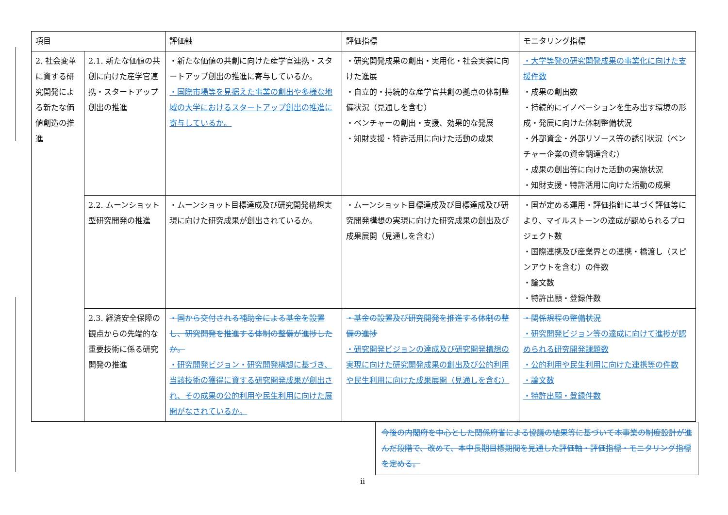| 項目 | | 評価軸 | 評価指標 | モニタリング指標 |
| --- | --- | --- | --- | --- |
| 2. 社会変革に資する研究開発による新たな価値創造の推進 | 2.1. 新たな価値の共創に向けた産学官連携・スタートアップ創出の推進 | ・新たな価値の共創に向けた産学官連携・スタートアップ創出の推進に寄与しているか。 ・国際市場等を見据えた事業の創出や多様な地域の大学におけるスタートアップ創出の推進に寄与しているか。 | ・研究開発成果の創出・実用化・社会実装に向けた進展 ・自立的・持続的な産学官共創の拠点の体制整備状況（見通しを含む） ・ベンチャーの創出・支援、効果的な発展 ・知財支援・特許活用に向けた活動の成果 | ・大学等発の研究開発成果の事業化に向けた支援件数 ・成果の創出数 ・持続的にイノベーションを生み出す環境の形成・発展に向けた体制整備状況 ・外部資金・外部リソース等の誘引状況（ベンチャー企業の資金調達含む） ・成果の創出等に向けた活動の実施状況 ・知財支援・特許活用に向けた活動の成果 |
| | 2.2. ムーンショット型研究開発の推進 | ・ムーンショット目標達成及び研究開発構想実現に向けた研究成果が創出されているか。 | ・ムーンショット目標達成及び目標達成及び研究開発構想の実現に向けた研究成果の創出及び成果展開（見通しを含む） | ・国が定める運用・評価指針に基づく評価等により、マイルストーンの達成が認められるプロジェクト数 ・国際連携及び産業界との連携・橋渡し（スピンアウトを含む）の件数 ・論文数 ・特許出願・登録件数 |
| | 2.3. 経済安全保障の観点からの先端的な重要技術に係る研究開発の推進 | ・国から交付される補助金による基金を設置し、研究開発を推進する体制の整備が進捗したか。 ・研究開発ビジョン・研究開発構想に基づき、当該技術の獲得に資する研究開発成果が創出され、その成果の公的利用や民生利用に向けた展開がなされているか。 | ・基金の設置及び研究開発を推進する体制の整備の進捗 ・研究開発ビジョンの達成及び研究開発構想の実現に向けた研究開発成果の創出及び公的利用や民生利用に向けた成果展開（見通しを含む） | ・関係規程の整備状況 ・研究開発ビジョン等の達成に向けて進捗が認められる研究開発課題数 ・公的利用や民生利用に向けた連携等の件数 ・論文数 ・特許出願・登録件数 |
今後の内閣府を中心とした関係府省による協議の結果等に基づいて本事業の制度設計が進んだ段階で、改めて、本中長期目標期間を見通した評価軸・評価指標・モニタリング指標を定める。
ii